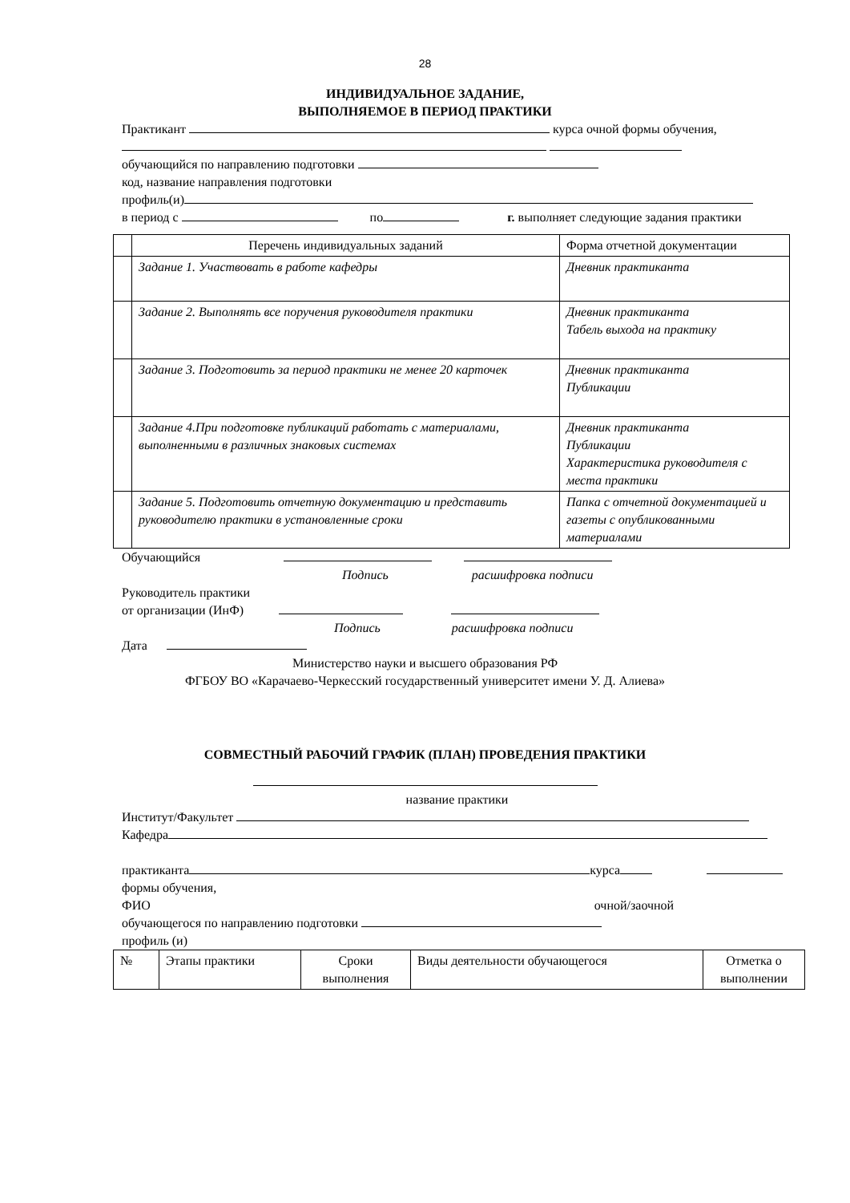28
ИНДИВИДУАЛЬНОЕ ЗАДАНИЕ,
ВЫПОЛНЯЕМОЕ В ПЕРИОД ПРАКТИКИ
Практикант курса очной формы обучения,
обучающийся по направлению подготовки
код, название направления подготовки
профиль(и)
в период с по г. выполняет следующие задания практики
| | Перечень индивидуальных заданий | Форма отчетной документации |
| | Задание 1. Участвовать в работе кафедры | Дневник практиканта |
| | Задание 2. Выполнять все поручения руководителя практики | Дневник практиканта Табель выхода на практику |
| | Задание 3. Подготовить за период практики не менее 20 карточек | Дневник практиканта Публикации |
| | Задание 4.При подготовке публикаций работать с материалами, выполненными в различных знаковых системах | Дневник практиканта Публикации Характеристика руководителя с места практики |
| | Задание 5. Подготовить отчетную документацию и представить руководителю практики в установленные сроки | Папка с отчетной документацией и газеты с опубликованными материалами |
Обучающийся
Подпись расшифровка подписи
Руководитель практики
от организации (ИнФ)
Подпись расшифровка подписи
Дата
Министерство науки и высшего образования РФ
ФГБОУ ВО «Карачаево-Черкесский государственный университет имени У. Д. Алиева»
СОВМЕСТНЫЙ РАБОЧИЙ ГРАФИК (ПЛАН) ПРОВЕДЕНИЯ ПРАКТИКИ
название практики
Институт/Факультет
Кафедра
практиканта курса
формы обучения,
ФИО очной/заочной
обучающегося по направлению подготовки
профиль (и)
| № | Этапы практики | Сроки выполнения | Виды деятельности обучающегося | Отметка о выполнении |